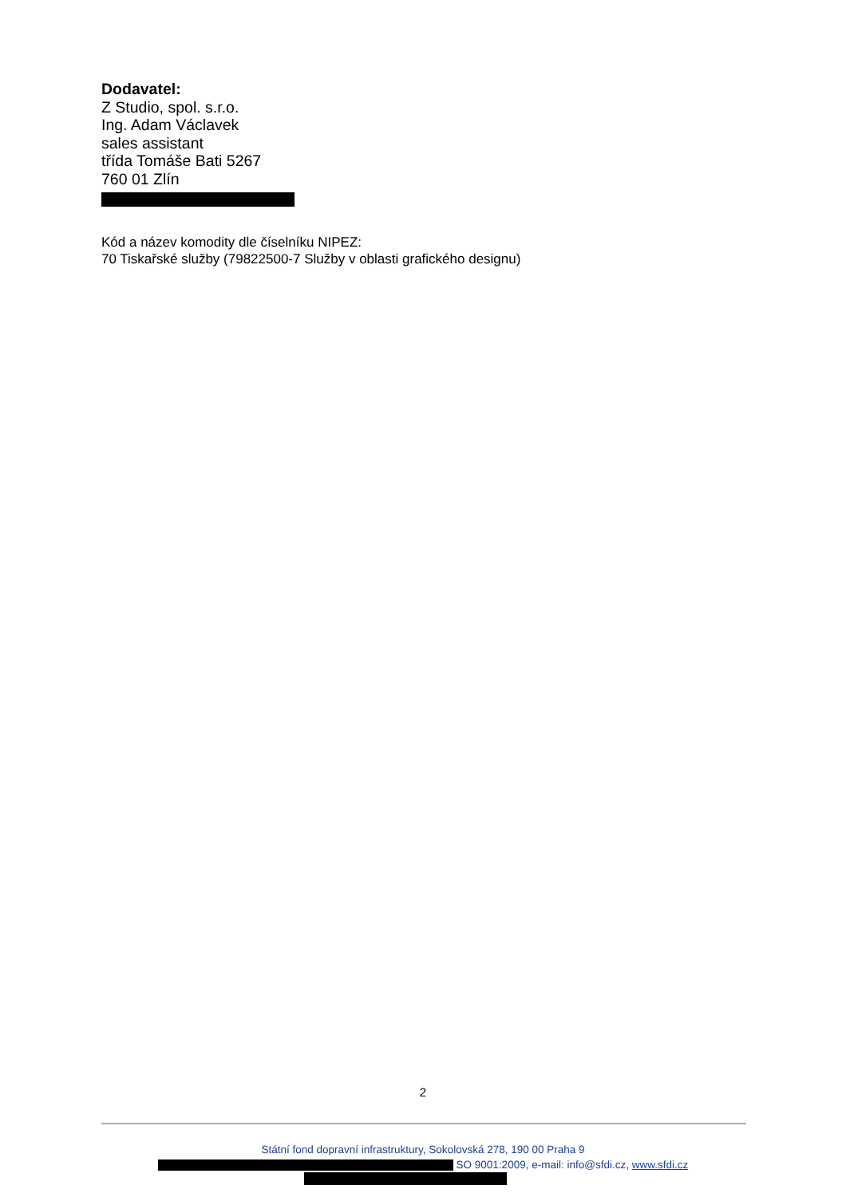Dodavatel:
Z Studio, spol. s.r.o.
Ing. Adam Václavek
sales assistant
třída Tomáše Bati 5267
760 01 Zlín
Kód a název komodity dle číselníku NIPEZ:
70 Tiskařské služby (79822500-7 Služby v oblasti grafického designu)
2
Státní fond dopravní infrastruktury, Sokolovská 278, 190 00 Praha 9
SO 9001:2009, e-mail: info@sfdi.cz, www.sfdi.cz